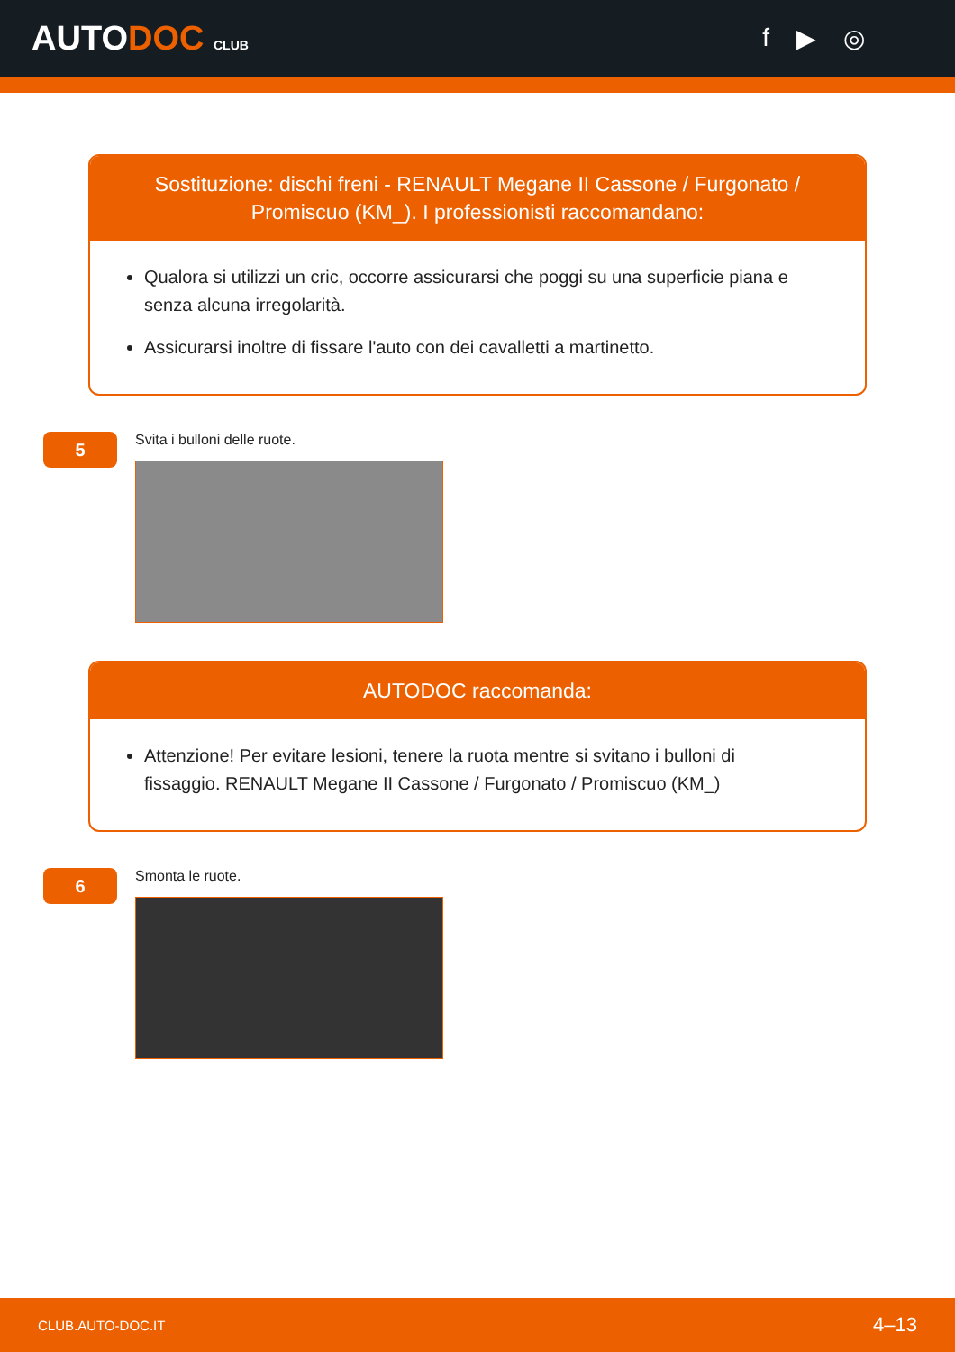AUTODOC CLUB
f ▶ ◎
Sostituzione: dischi freni - RENAULT Megane II Cassone / Furgonato / Promiscuo (KM_). I professionisti raccomandano:
Qualora si utilizzi un cric, occorre assicurarsi che poggi su una superficie piana e senza alcuna irregolarità.
Assicurarsi inoltre di fissare l'auto con dei cavalletti a martinetto.
5
Svita i bulloni delle ruote.
AUTODOC raccomanda:
Attenzione! Per evitare lesioni, tenere la ruota mentre si svitano i bulloni di fissaggio. RENAULT Megane II Cassone / Furgonato / Promiscuo (KM_)
6
Smonta le ruote.
CLUB.AUTO-DOC.IT 4–13